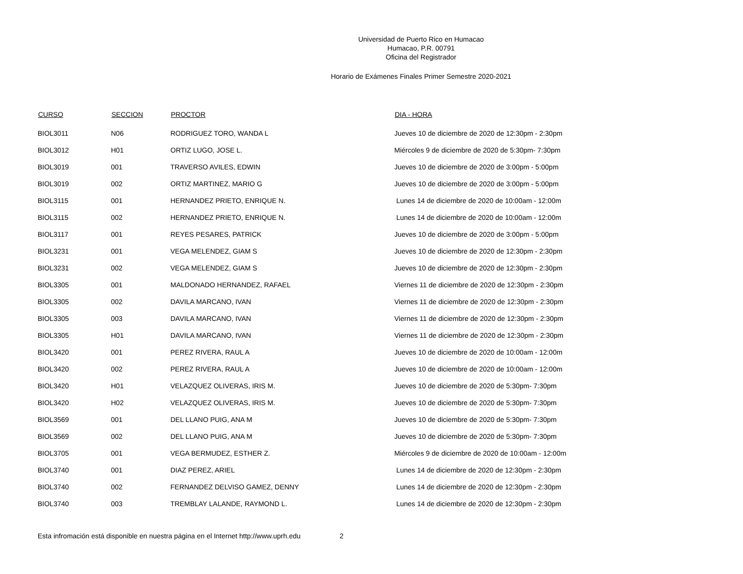Universidad de Puerto Rico en Humacao
Humacao, P.R. 00791
Oficina del Registrador
Horario de Exámenes Finales Primer Semestre 2020-2021
| CURSO | SECCION | PROCTOR | DIA - HORA |
| --- | --- | --- | --- |
| BIOL3011 | N06 | RODRIGUEZ TORO, WANDA L | Jueves 10 de diciembre de 2020 de 12:30pm - 2:30pm |
| BIOL3012 | H01 | ORTIZ LUGO, JOSE L. | Miércoles 9 de diciembre de 2020 de 5:30pm- 7:30pm |
| BIOL3019 | 001 | TRAVERSO AVILES, EDWIN | Jueves 10 de diciembre de 2020 de 3:00pm - 5:00pm |
| BIOL3019 | 002 | ORTIZ MARTINEZ, MARIO G | Jueves 10 de diciembre de 2020 de 3:00pm - 5:00pm |
| BIOL3115 | 001 | HERNANDEZ PRIETO, ENRIQUE N. | Lunes 14 de diciembre de 2020 de 10:00am - 12:00m |
| BIOL3115 | 002 | HERNANDEZ PRIETO, ENRIQUE N. | Lunes 14 de diciembre de 2020 de 10:00am - 12:00m |
| BIOL3117 | 001 | REYES PESARES, PATRICK | Jueves 10 de diciembre de 2020 de 3:00pm - 5:00pm |
| BIOL3231 | 001 | VEGA MELENDEZ, GIAM S | Jueves 10 de diciembre de 2020 de 12:30pm - 2:30pm |
| BIOL3231 | 002 | VEGA MELENDEZ, GIAM S | Jueves 10 de diciembre de 2020 de 12:30pm - 2:30pm |
| BIOL3305 | 001 | MALDONADO HERNANDEZ, RAFAEL | Viernes 11 de diciembre de 2020 de 12:30pm - 2:30pm |
| BIOL3305 | 002 | DAVILA MARCANO, IVAN | Viernes 11 de diciembre de 2020 de 12:30pm - 2:30pm |
| BIOL3305 | 003 | DAVILA MARCANO, IVAN | Viernes 11 de diciembre de 2020 de 12:30pm - 2:30pm |
| BIOL3305 | H01 | DAVILA MARCANO, IVAN | Viernes 11 de diciembre de 2020 de 12:30pm - 2:30pm |
| BIOL3420 | 001 | PEREZ RIVERA, RAUL A | Jueves 10 de diciembre de 2020 de 10:00am - 12:00m |
| BIOL3420 | 002 | PEREZ RIVERA, RAUL A | Jueves 10 de diciembre de 2020 de 10:00am - 12:00m |
| BIOL3420 | H01 | VELAZQUEZ OLIVERAS, IRIS M. | Jueves 10 de diciembre de 2020 de 5:30pm- 7:30pm |
| BIOL3420 | H02 | VELAZQUEZ OLIVERAS, IRIS M. | Jueves 10 de diciembre de 2020 de 5:30pm- 7:30pm |
| BIOL3569 | 001 | DEL LLANO PUIG, ANA M | Jueves 10 de diciembre de 2020 de 5:30pm- 7:30pm |
| BIOL3569 | 002 | DEL LLANO PUIG, ANA M | Jueves 10 de diciembre de 2020 de 5:30pm- 7:30pm |
| BIOL3705 | 001 | VEGA BERMUDEZ, ESTHER Z. | Miércoles 9 de diciembre de 2020 de 10:00am - 12:00m |
| BIOL3740 | 001 | DIAZ PEREZ, ARIEL | Lunes 14 de diciembre de 2020 de 12:30pm - 2:30pm |
| BIOL3740 | 002 | FERNANDEZ DELVISO GAMEZ, DENNY | Lunes 14 de diciembre de 2020 de 12:30pm - 2:30pm |
| BIOL3740 | 003 | TREMBLAY LALANDE, RAYMOND L. | Lunes 14 de diciembre de 2020 de 12:30pm - 2:30pm |
Esta infromación está disponible en nuestra página en el Internet http://www.uprh.edu 2